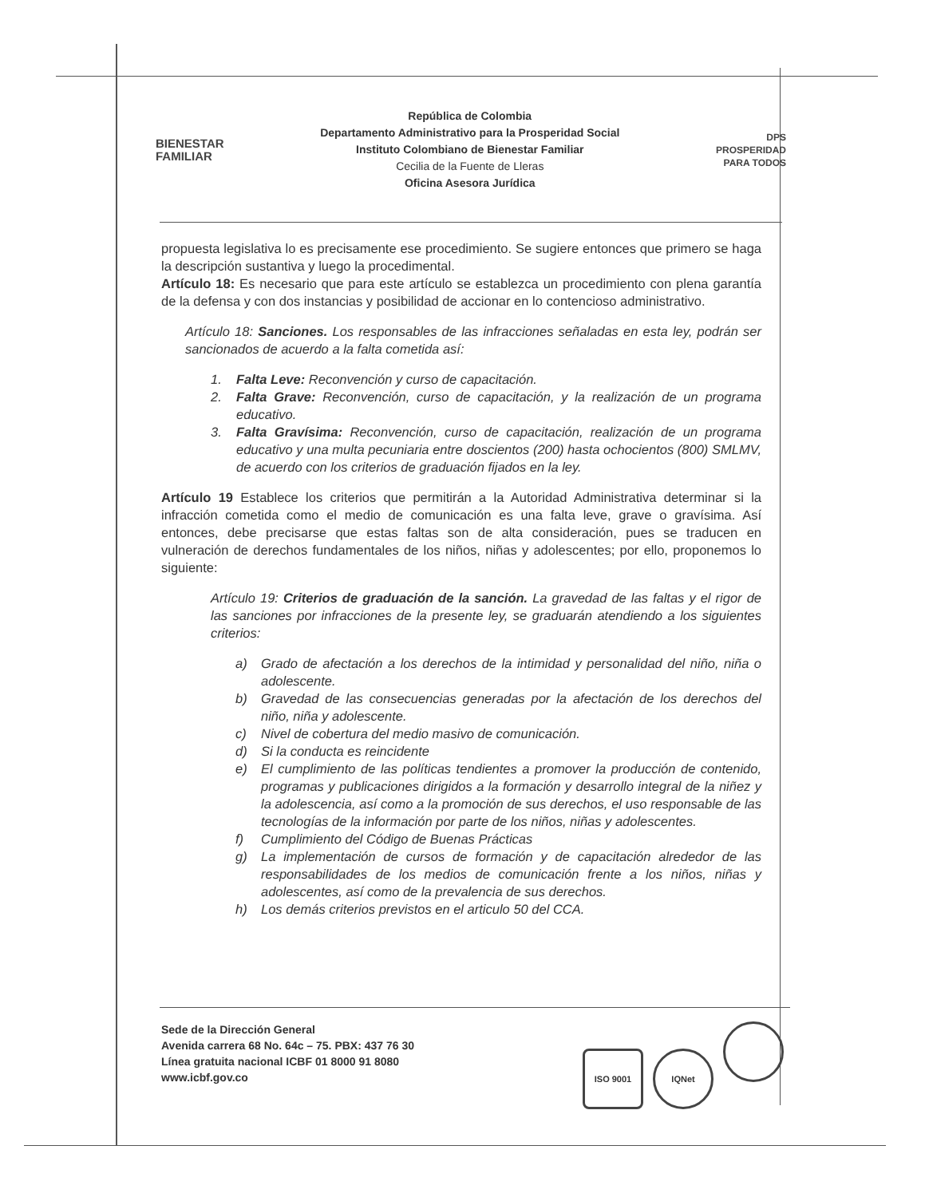BIENESTAR
FAMILIAR
República de Colombia
Departamento Administrativo para la Prosperidad Social
Instituto Colombiano de Bienestar Familiar
Cecilia de la Fuente de Lleras
Oficina Asesora Jurídica
DPS
PROSPERIDAD
PARA TODOS
propuesta legislativa lo es precisamente ese procedimiento. Se sugiere entonces que primero se haga la descripción sustantiva y luego la procedimental.
Artículo 18: Es necesario que para este artículo se establezca un procedimiento con plena garantía de la defensa y con dos instancias y posibilidad de accionar en lo contencioso administrativo.
Artículo 18: Sanciones. Los responsables de las infracciones señaladas en esta ley, podrán ser sancionados de acuerdo a la falta cometida así:
1. Falta Leve: Reconvención y curso de capacitación.
2. Falta Grave: Reconvención, curso de capacitación, y la realización de un programa educativo.
3. Falta Gravísima: Reconvención, curso de capacitación, realización de un programa educativo y una multa pecuniaria entre doscientos (200) hasta ochocientos (800) SMLMV, de acuerdo con los criterios de graduación fijados en la ley.
Artículo 19 Establece los criterios que permitirán a la Autoridad Administrativa determinar si la infracción cometida como el medio de comunicación es una falta leve, grave o gravísima. Así entonces, debe precisarse que estas faltas son de alta consideración, pues se traducen en vulneración de derechos fundamentales de los niños, niñas y adolescentes; por ello, proponemos lo siguiente:
Artículo 19: Criterios de graduación de la sanción. La gravedad de las faltas y el rigor de las sanciones por infracciones de la presente ley, se graduarán atendiendo a los siguientes criterios:
a) Grado de afectación a los derechos de la intimidad y personalidad del niño, niña o adolescente.
b) Gravedad de las consecuencias generadas por la afectación de los derechos del niño, niña y adolescente.
c) Nivel de cobertura del medio masivo de comunicación.
d) Si la conducta es reincidente
e) El cumplimiento de las políticas tendientes a promover la producción de contenido, programas y publicaciones dirigidos a la formación y desarrollo integral de la niñez y la adolescencia, así como a la promoción de sus derechos, el uso responsable de las tecnologías de la información por parte de los niños, niñas y adolescentes.
f) Cumplimiento del Código de Buenas Prácticas
g) La implementación de cursos de formación y de capacitación alrededor de las responsabilidades de los medios de comunicación frente a los niños, niñas y adolescentes, así como de la prevalencia de sus derechos.
h) Los demás criterios previstos en el articulo 50 del CCA.
Sede de la Dirección General
Avenida carrera 68 No. 64c – 75. PBX: 437 76 30
Línea gratuita nacional ICBF 01 8000 91 8080
www.icbf.gov.co
ISO 9001 IQNet